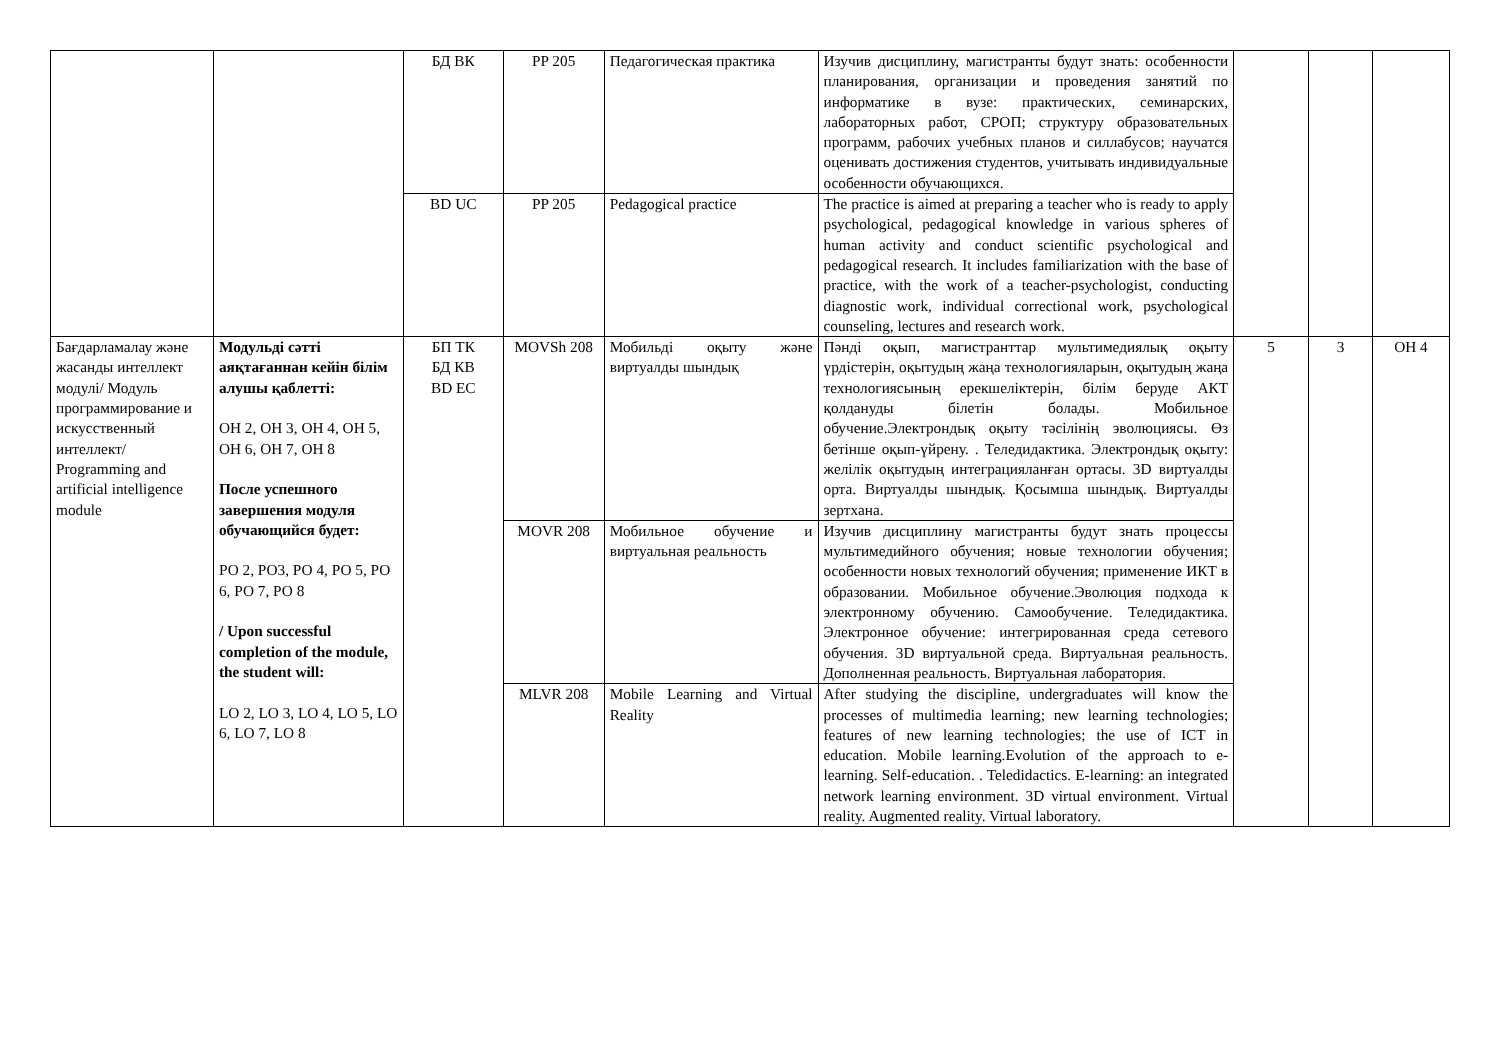| | | БД ВК | PP 205 | Педагогическая практика | Изучив дисциплину, магистранты будут знать: особенности планирования, организации и проведения занятий по информатике в вузе: практических, семинарских, лабораторных работ, СРОП; структуру образовательных программ, рабочих учебных планов и силлабусов; научатся оценивать достижения студентов, учитывать индивидуальные особенности обучающихся. | | | |
| | | BD UC | PP 205 | Pedagogical practice | The practice is aimed at preparing a teacher who is ready to apply psychological, pedagogical knowledge in various spheres of human activity and conduct scientific psychological and pedagogical research. It includes familiarization with the base of practice, with the work of a teacher-psychologist, conducting diagnostic work, individual correctional work, psychological counseling, lectures and research work. | | | |
| Бағдарламалау және жасанды интеллект модулі/ Модуль программирование и искусственный интеллект/ Programming and artificial intelligence module | Модульді сәтті аяқтағаннан кейін білім алушы қаблетті: ОН 2, ОН 3, ОН 4, ОН 5, ОН 6, ОН 7, ОН 8 После успешного завершения модуля обучающийся будет: РО 2, РО3, РО 4, РО 5, РО 6, РО 7, РО 8 / Upon successful completion of the module, the student will: LO 2, LO 3, LO 4, LO 5, LO 6, LO 7, LO 8 | БП ТК БД КВ BD EC | MOVSh 208 | Мобильді оқыту және виртуалды шындық | Пәнді оқып, магистранттар мультимедиялық оқыту үрдістерін, оқытудың жаңа технологияларын, оқытудың жаңа технологиясының ерекшеліктерін, білім беруде АКТ қолдануды білетін болады. Мобильное обучение.Электрондық оқыту тәсілінің эволюциясы. Өз бетінше оқып-үйрену. . Теледидактика. Электрондық оқыту: желілік оқытудың интеграцияланған ортасы. 3D виртуалды орта. Виртуалды шындық. Қосымша шындық. Виртуалды зертхана. | 5 | 3 | ОН 4 |
| | | | MOVR 208 | Мобильное обучение и виртуальная реальность | Изучив дисциплину магистранты будут знать процессы мультимедийного обучения; новые технологии обучения; особенности новых технологий обучения; применение ИКТ в образовании. Мобильное обучение.Эволюция подхода к электронному обучению. Самообучение. Теледидактика. Электронное обучение: интегрированная среда сетевого обучения. 3D виртуальной среда. Виртуальная реальность. Дополненная реальность. Виртуальная лаборатория. | | | |
| | | | MLVR 208 | Mobile Learning and Virtual Reality | After studying the discipline, undergraduates will know the processes of multimedia learning; new learning technologies; features of new learning technologies; the use of ICT in education. Mobile learning.Evolution of the approach to e-learning. Self-education. . Teledidactics. E-learning: an integrated network learning environment. 3D virtual environment. Virtual reality. Augmented reality. Virtual laboratory. | | | |